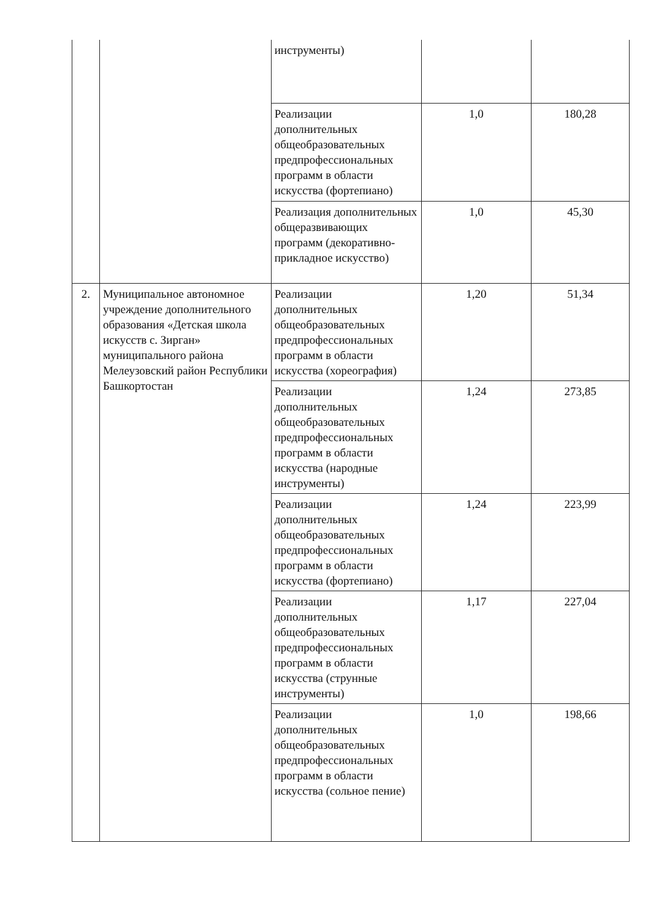| | | инструменты) | | |
| | | Реализации дополнительных общеобразовательных предпрофессиональных программ в области искусства (фортепиано) | 1,0 | 180,28 |
| | | Реализация дополнительных общеразвивающих программ (декоративно-прикладное искусство) | 1,0 | 45,30 |
| 2. | Муниципальное автономное учреждение дополнительного образования «Детская школа искусств с. Зирган» муниципального района Мелеузовский район Республики Башкортостан | Реализации дополнительных общеобразовательных предпрофессиональных программ в области искусства (хореография) | 1,20 | 51,34 |
| | | Реализации дополнительных общеобразовательных предпрофессиональных программ в области искусства (народные инструменты) | 1,24 | 273,85 |
| | | Реализации дополнительных общеобразовательных предпрофессиональных программ в области искусства (фортепиано) | 1,24 | 223,99 |
| | | Реализации дополнительных общеобразовательных предпрофессиональных программ в области искусства (струнные инструменты) | 1,17 | 227,04 |
| | | Реализации дополнительных общеобразовательных предпрофессиональных программ в области искусства (сольное пение) | 1,0 | 198,66 |